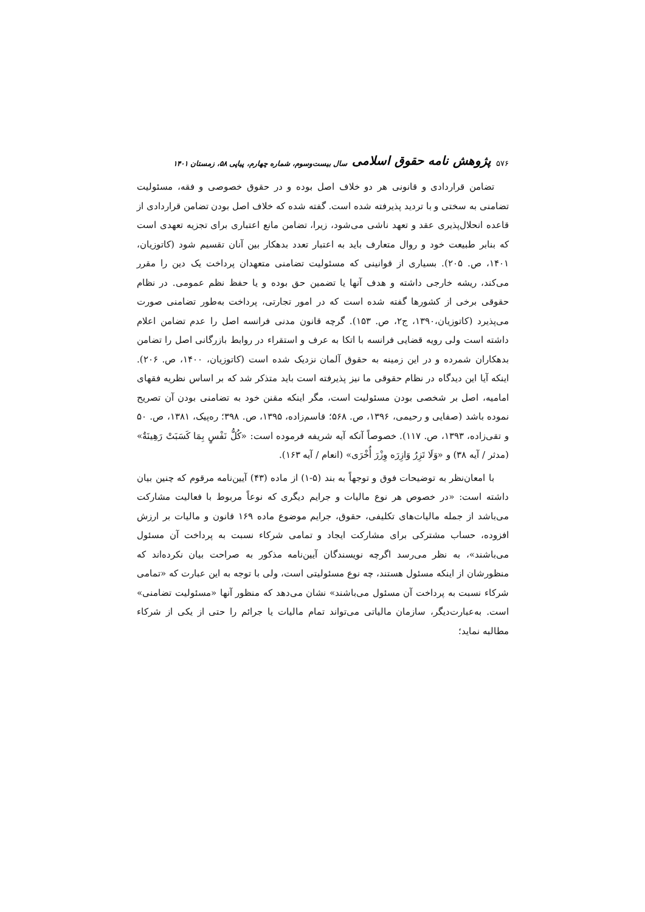۵۷۶ پژوهش نامه حقوق اسلامی سال بیست‌وسوم، شماره چهارم، پیاپی ۵۸، زمستان ۱۴۰۱
تضامن قراردادی و قانونی هر دو خلاف اصل بوده و در حقوق خصوصی و فقه، مسئولیت تضامنی به سختی و با تردید پذیرفته شده است. گفته شده که خلاف اصل بودن تضامن قراردادی از قاعده انحلال‌پذیری عقد و تعهد ناشی می‌شود، زیرا، تضامن مانع اعتباری برای تجزیه تعهدی است که بنابر طبیعت خود و روال متعارف باید به اعتبار تعدد بدهکار بین آنان تقسیم شود (کاتوزیان، ۱۴۰۱، ص. ۲۰۵). بسیاری از قوانینی که مسئولیت تضامنی متعهدان پرداخت یک دین را مقرر می‌کند، ریشه خارجی داشته و هدف آنها یا تضمین حق بوده و یا حفظ نظم عمومی. در نظام حقوقی برخی از کشورها گفته شده است که در امور تجارتی، پرداخت به‌طور تضامنی صورت می‌پذیرد (کاتوزیان،۱۳۹۰، ج۲، ص. ۱۵۳). گرچه قانون مدنی فرانسه اصل را عدم تضامن اعلام داشته است ولی رویه قضایی فرانسه با اتکا به عرف و استقراء در روابط بازرگانی اصل را تضامن بدهکاران شمرده و در این زمینه به حقوق آلمان نزدیک شده است (کاتوزیان، ۱۴۰۰، ص. ۲۰۶). اینکه آیا این دیدگاه در نظام حقوقی ما نیز پذیرفته است باید متذکر شد که بر اساس نظریه فقهای امامیه، اصل بر شخصی بودن مسئولیت است، مگر اینکه مقنن خود به تضامنی بودن آن تصریح نموده باشد (صفایی و رحیمی، ۱۳۹۶، ص. ۵۶۸؛ قاسم‌زاده، ۱۳۹۵، ص. ۳۹۸؛ ره‌پیک، ۱۳۸۱، ص. ۵۰ و تقی‌زاده، ۱۳۹۳، ص. ۱۱۷). خصوصاً آنکه آیه شریفه فرموده است: «کُلُّ نَفْسٍ بِمَا کَسَبَتْ رَهِینَةٌ» (مدثر / آیه ۳۸) و «وَلَا تَزِرُ وَازِرَه وِزْرَ أُخْرَی» (انعام / آیه ۱۶۳).
با امعان‌نظر به توضیحات فوق و توجهاً به بند (۵-۱) از ماده (۴۳) آیین‌نامه مرقوم که چنین بیان داشته است: «در خصوص هر نوع مالیات و جرایم دیگری که نوعاً مربوط با فعالیت مشارکت می‌باشد از جمله مالیات‌های تکلیفی، حقوق، جرایم موضوع ماده ۱۶۹ قانون و مالیات بر ارزش افزوده، حساب مشترکی برای مشارکت ایجاد و تمامی شرکاء نسبت به پرداخت آن مسئول می‌باشند»، به نظر می‌رسد اگرچه نویسندگان آیین‌نامه مذکور به صراحت بیان نکرده‌اند که منظورشان از اینکه مسئول هستند، چه نوع مسئولیتی است، ولی با توجه به این عبارت که «تمامی شرکاء نسبت به پرداخت آن مسئول می‌باشند» نشان می‌دهد که منظور آنها «مسئولیت تضامنی» است. به‌عبارت‌دیگر، سازمان مالیاتی می‌تواند تمام مالیات یا جرائم را حتی از یکی از شرکاء مطالبه نماید؛